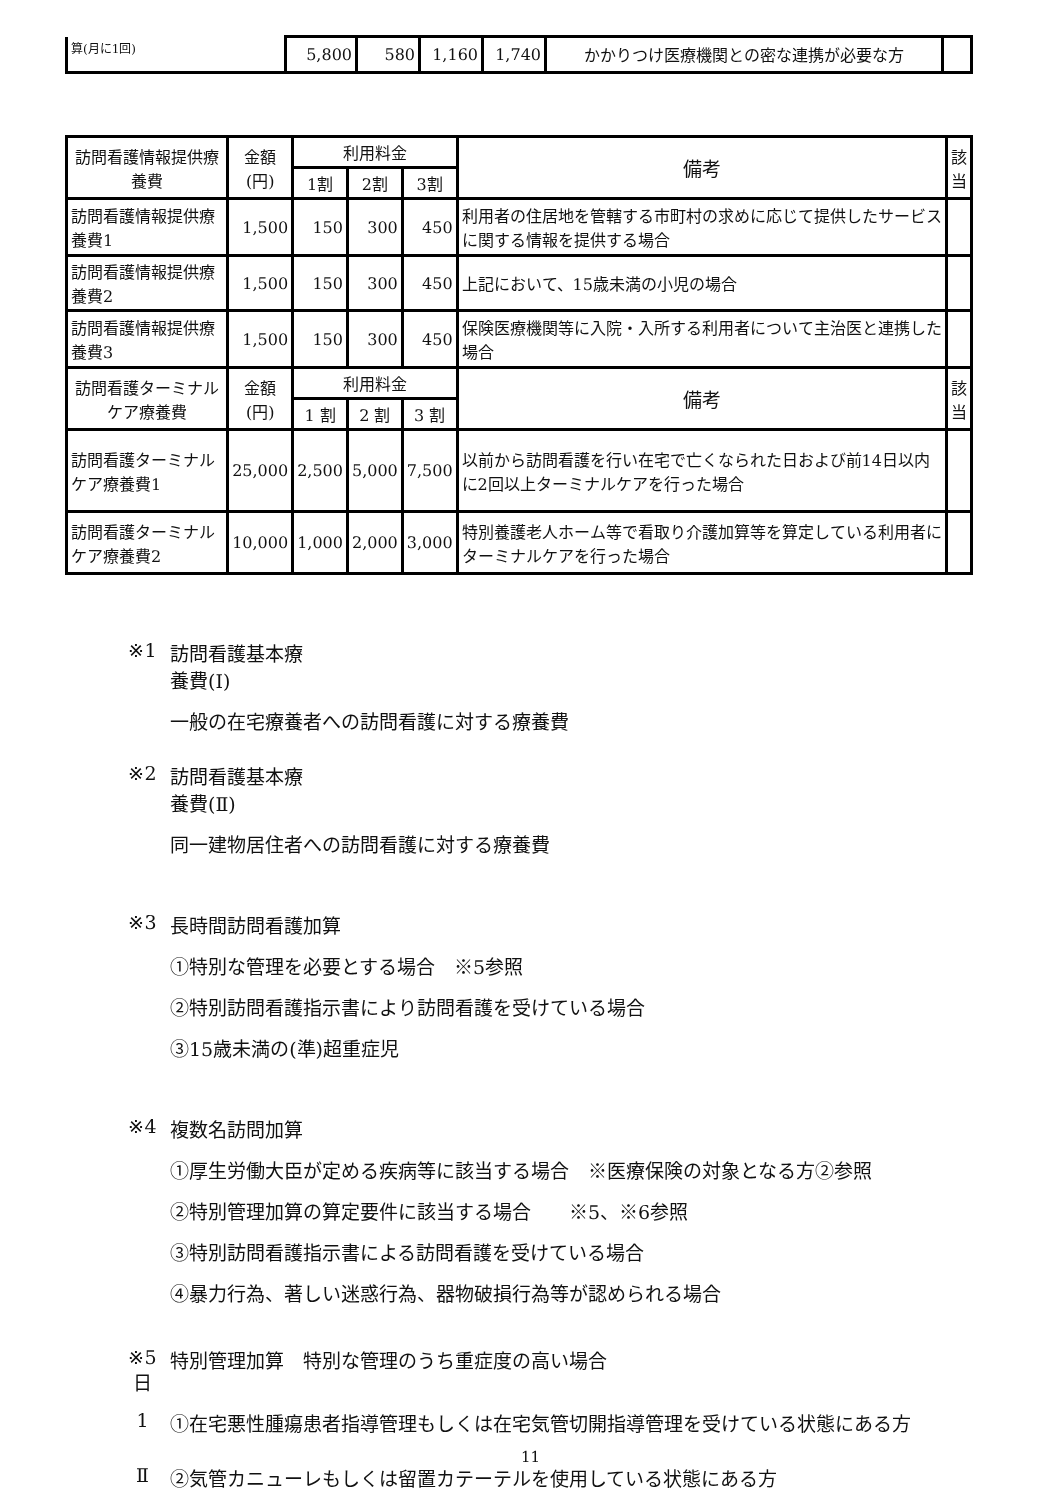| 算(月に1回) | 5,800 | 580 | 1,160 | 1,740 | かかりつけ医療機関との密な連携が必要な方 | |
| 訪問看護情報提供療養費 | 金額 (円) | 利用料金 | | | 備考 | 該 当 |
| --- | --- | --- | --- | --- | --- | --- |
| | | 1割 | 2割 | 3割 | | |
| 訪問看護情報提供療養費1 | 1,500 | 150 | 300 | 450 | 利用者の住居地を管轄する市町村の求めに応じて提供したサービスに関する情報を提供する場合 | |
| 訪問看護情報提供療養費2 | 1,500 | 150 | 300 | 450 | 上記において、15歳未満の小児の場合 | |
| 訪問看護情報提供療養費3 | 1,500 | 150 | 300 | 450 | 保険医療機関等に入院・入所する利用者について主治医と連携した場合 | |
| 訪問看護ターミナルケア療養費 | 金額 (円) | 利用料金 | | | 備考 | 該 当 |
| | | 1 割 | 2 割 | 3 割 | | |
| 訪問看護ターミナルケア療養費1 | 25,000 | 2,500 | 5,000 | 7,500 | 以前から訪問看護を行い在宅で亡くなられた日および前14日以内に2回以上ターミナルケアを行った場合 | |
| 訪問看護ターミナルケア療養費2 | 10,000 | 1,000 | 2,000 | 3,000 | 特別養護老人ホーム等で看取り介護加算等を算定している利用者にターミナルケアを行った場合 | |
※1 訪問看護基本療
養費(Ⅰ)
一般の在宅療養者への訪問看護に対する療養費
※2 訪問看護基本療
養費(Ⅱ)
同一建物居住者への訪問看護に対する療養費
※3 長時間訪問看護加算
①特別な管理を必要とする場合　※5参照
②特別訪問看護指示書により訪問看護を受けている場合
③15歳未満の(準)超重症児
※4 複数名訪問加算
①厚生労働大臣が定める疾病等に該当する場合　※医療保険の対象となる方②参照
②特別管理加算の算定要件に該当する場合　　※5、※6参照
③特別訪問看護指示書による訪問看護を受けている場合
④暴力行為、著しい迷惑行為、器物破損行為等が認められる場合
※5
日
特別管理加算　特別な管理のうち重症度の高い場合
1 ①在宅悪性腫瘍患者指導管理もしくは在宅気管切開指導管理を受けている状態にある方
Ⅱ ②気管カニューレもしくは留置カテーテルを使用している状態にある方
11